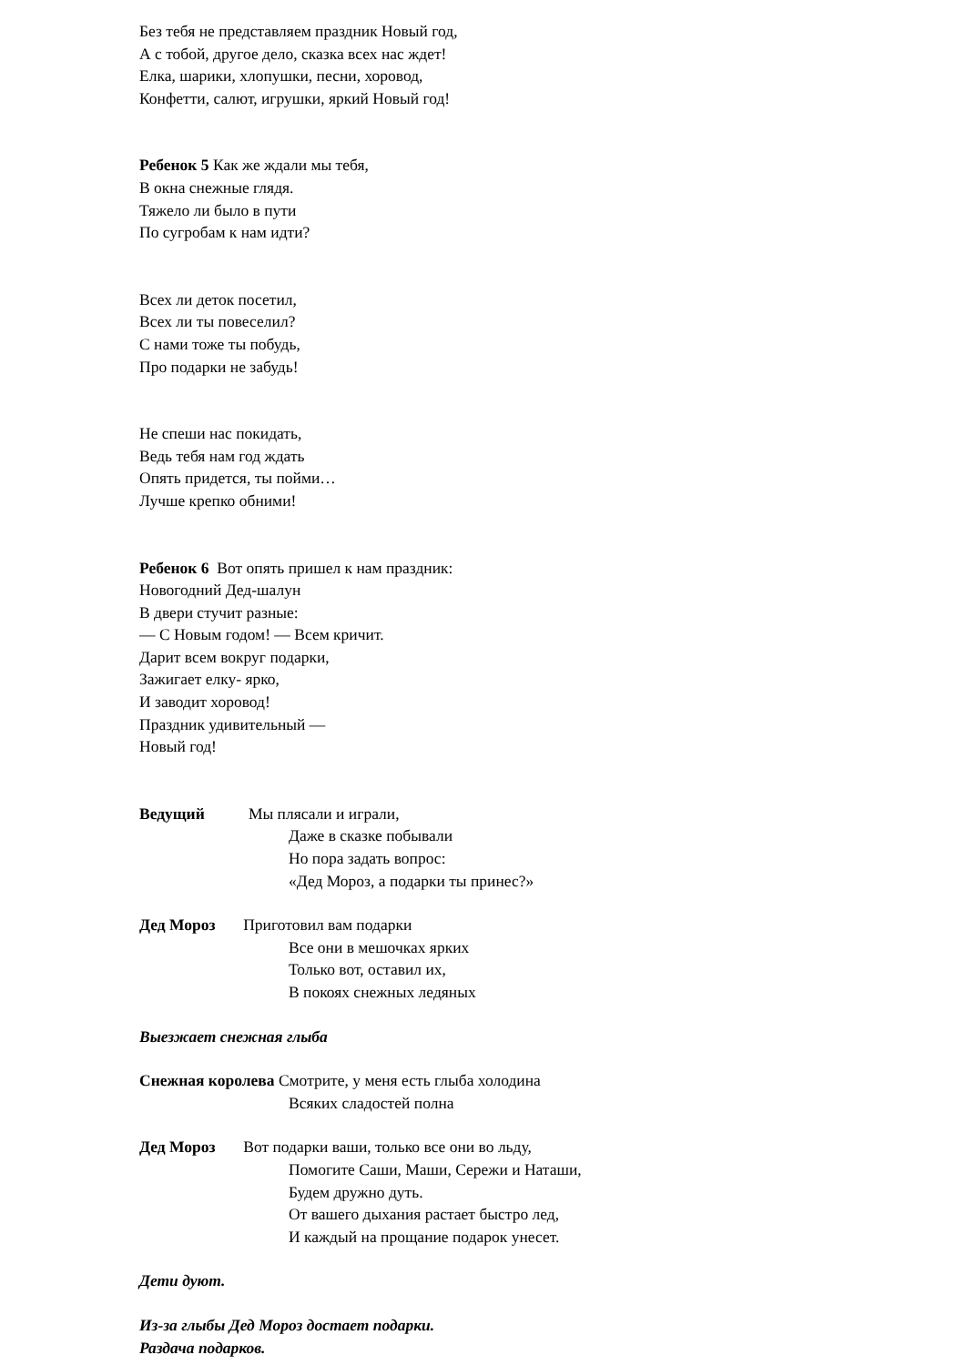Без тебя не представляем праздник Новый год,
А с тобой, другое дело, сказка всех нас ждет!
Елка, шарики, хлопушки, песни, хоровод,
Конфетти, салют, игрушки, яркий Новый год!
Ребенок 5 Как же ждали мы тебя,
В окна снежные глядя.
Тяжело ли было в пути
По сугробам к нам идти?
Всех ли деток посетил,
Всех ли ты повеселил?
С нами тоже ты побудь,
Про подарки не забудь!
Не спеши нас покидать,
Ведь тебя нам год ждать
Опять придется, ты пойми…
Лучше крепко обними!
Ребенок 6 Вот опять пришел к нам праздник:
Новогодний Дед-шалун
В двери стучит разные:
— С Новым годом! — Всем кричит.
Дарит всем вокруг подарки,
Зажигает елку- ярко,
И заводит хоровод!
Праздник удивительный —
Новый год!
Ведущий Мы плясали и играли,
Даже в сказке побывали
Но пора задать вопрос:
«Дед Мороз, а подарки ты принес?»
Дед Мороз Приготовил вам подарки
Все они в мешочках ярких
Только вот, оставил их,
В покоях снежных ледяных
Выезжает снежная глыба
Снежная королева Смотрите, у меня есть глыба холодина
Всяких сладостей полна
Дед Мороз Вот подарки ваши, только все они во льду,
Помогите Саши, Маши, Сережи и Наташи,
Будем дружно дуть.
От вашего дыхания растает быстро лед,
И каждый на прощание подарок унесет.
Дети дуют.
Из-за глыбы Дед Мороз достает подарки.
Раздача подарков.